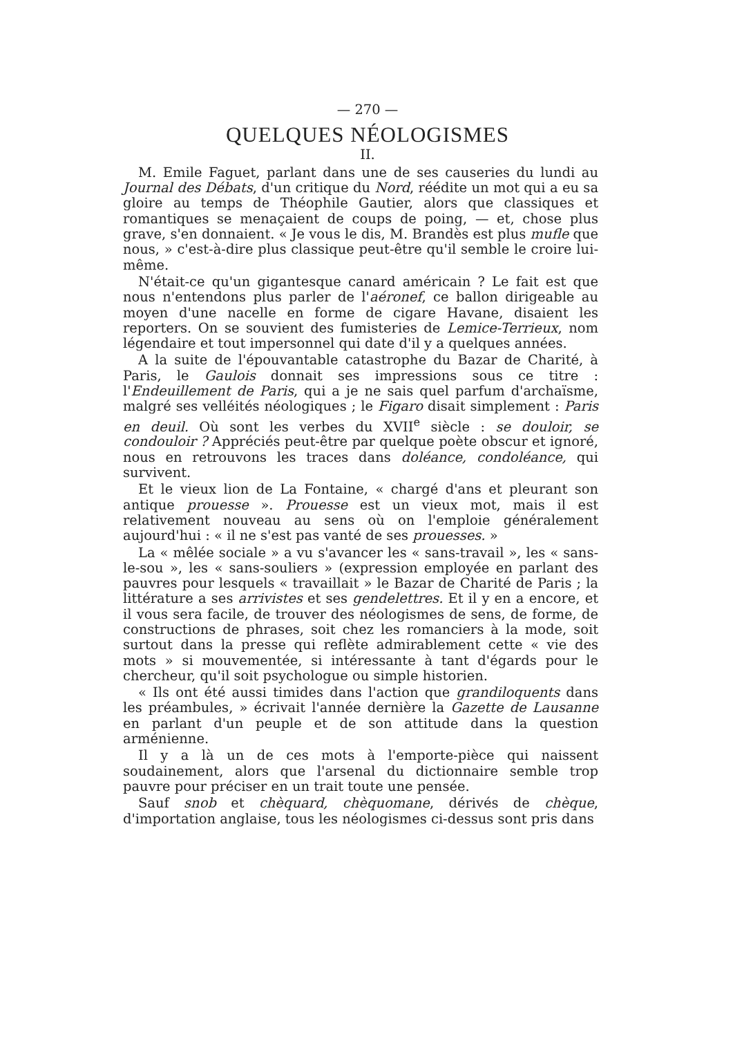— 270 —
QUELQUES NÉOLOGISMES
II.
M. Emile Faguet, parlant dans une de ses causeries du lundi au Journal des Débats, d'un critique du Nord, réédite un mot qui a eu sa gloire au temps de Théophile Gautier, alors que classiques et romantiques se menaçaient de coups de poing, — et, chose plus grave, s'en donnaient. « Je vous le dis, M. Brandès est plus mufle que nous, » c'est-à-dire plus classique peut-être qu'il semble le croire lui-même.
N'était-ce qu'un gigantesque canard américain ? Le fait est que nous n'entendons plus parler de l'aéronef, ce ballon dirigeable au moyen d'une nacelle en forme de cigare Havane, disaient les reporters. On se souvient des fumisteries de Lemice-Terrieux, nom légendaire et tout impersonnel qui date d'il y a quelques années.
A la suite de l'épouvantable catastrophe du Bazar de Charité, à Paris, le Gaulois donnait ses impressions sous ce titre : l'Endeuillement de Paris, qui a je ne sais quel parfum d'archaïsme, malgré ses velléités néologiques ; le Figaro disait simplement : Paris en deuil. Où sont les verbes du XVII<sup>e</sup> siècle : se douloir, se condouloir ? Appréciés peut-être par quelque poète obscur et ignoré, nous en retrouvons les traces dans doléance, condoléance, qui survivent.
Et le vieux lion de La Fontaine, « chargé d'ans et pleurant son antique prouesse ». Prouesse est un vieux mot, mais il est relativement nouveau au sens où on l'emploie généralement aujourd'hui : « il ne s'est pas vanté de ses prouesses. »
La « mêlée sociale » a vu s'avancer les « sans-travail », les « sans-le-sou », les « sans-souliers » (expression employée en parlant des pauvres pour lesquels « travaillait » le Bazar de Charité de Paris ; la littérature a ses arrivistes et ses gendelettres. Et il y en a encore, et il vous sera facile, de trouver des néologismes de sens, de forme, de constructions de phrases, soit chez les romanciers à la mode, soit surtout dans la presse qui reflète admirablement cette « vie des mots » si mouvementée, si intéressante à tant d'égards pour le chercheur, qu'il soit psychologue ou simple historien.
« Ils ont été aussi timides dans l'action que grandiloquents dans les préambules, » écrivait l'année dernière la Gazette de Lausanne en parlant d'un peuple et de son attitude dans la question arménienne.
Il y a là un de ces mots à l'emporte-pièce qui naissent soudainement, alors que l'arsenal du dictionnaire semble trop pauvre pour préciser en un trait toute une pensée.
Sauf snob et chèquard, chèquomane, dérivés de chèque, d'importation anglaise, tous les néologismes ci-dessus sont pris dans